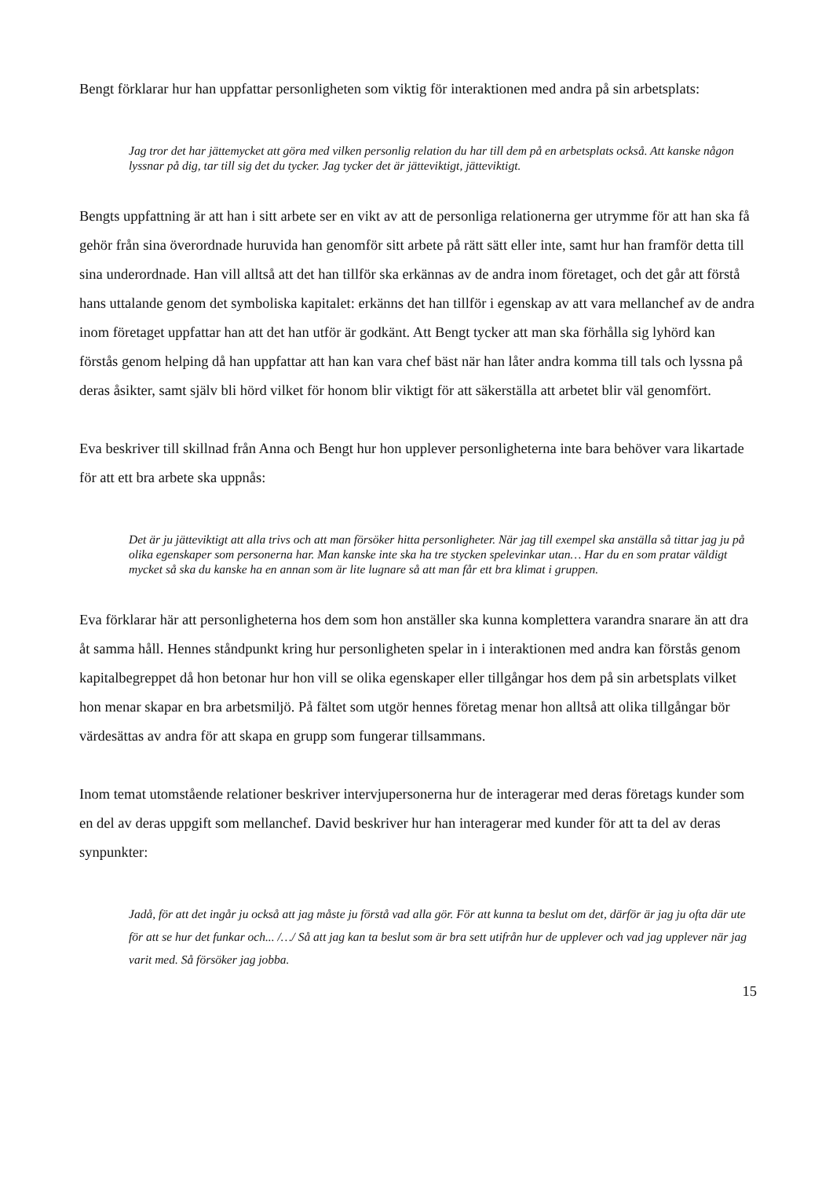Bengt förklarar hur han uppfattar personligheten som viktig för interaktionen med andra på sin arbetsplats:
Jag tror det har jättemycket att göra med vilken personlig relation du har till dem på en arbetsplats också. Att kanske någon lyssnar på dig, tar till sig det du tycker. Jag tycker det är jätteviktigt, jätteviktigt.
Bengts uppfattning är att han i sitt arbete ser en vikt av att de personliga relationerna ger utrymme för att han ska få gehör från sina överordnade huruvida han genomför sitt arbete på rätt sätt eller inte, samt hur han framför detta till sina underordnade. Han vill alltså att det han tillför ska erkännas av de andra inom företaget, och det går att förstå hans uttalande genom det symboliska kapitalet: erkänns det han tillför i egenskap av att vara mellanchef av de andra inom företaget uppfattar han att det han utför är godkänt. Att Bengt tycker att man ska förhålla sig lyhörd kan förstås genom helping då han uppfattar att han kan vara chef bäst när han låter andra komma till tals och lyssna på deras åsikter, samt själv bli hörd vilket för honom blir viktigt för att säkerställa att arbetet blir väl genomfört.
Eva beskriver till skillnad från Anna och Bengt hur hon upplever personligheterna inte bara behöver vara likartade för att ett bra arbete ska uppnås:
Det är ju jätteviktigt att alla trivs och att man försöker hitta personligheter. När jag till exempel ska anställa så tittar jag ju på olika egenskaper som personerna har. Man kanske inte ska ha tre stycken spelevinkar utan… Har du en som pratar väldigt mycket så ska du kanske ha en annan som är lite lugnare så att man får ett bra klimat i gruppen.
Eva förklarar här att personligheterna hos dem som hon anställer ska kunna komplettera varandra snarare än att dra åt samma håll. Hennes ståndpunkt kring hur personligheten spelar in i interaktionen med andra kan förstås genom kapitalbegreppet då hon betonar hur hon vill se olika egenskaper eller tillgångar hos dem på sin arbetsplats vilket hon menar skapar en bra arbetsmiljö. På fältet som utgör hennes företag menar hon alltså att olika tillgångar bör värdesättas av andra för att skapa en grupp som fungerar tillsammans.
Inom temat utomstående relationer beskriver intervjupersonerna hur de interagerar med deras företags kunder som en del av deras uppgift som mellanchef. David beskriver hur han interagerar med kunder för att ta del av deras synpunkter:
Jadå, för att det ingår ju också att jag måste ju förstå vad alla gör. För att kunna ta beslut om det, därför är jag ju ofta där ute för att se hur det funkar och... /…/ Så att jag kan ta beslut som är bra sett utifrån hur de upplever och vad jag upplever när jag varit med. Så försöker jag jobba.
15